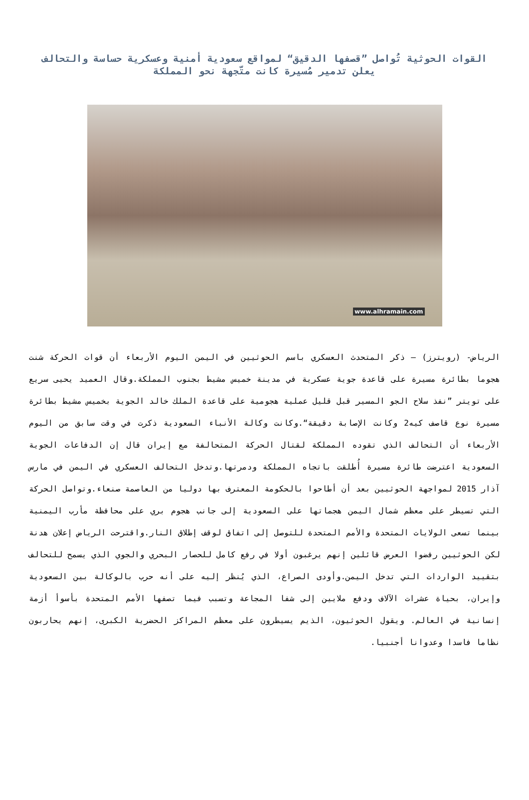القوات الحوثية تُواصل ”قصفها الدقيق“ لمواقع سعودية أمنية وعسكرية حساسة والتحالف يعلن تدمير مُسيرة كانت متّجهة نحو المملكة
www.alhramain.com
الرياض- (رويترز) – ذكر المتحدث العسكري باسم الحوثيين في اليمن اليوم الأربعاء أن قوات الحركة شنت هجوما بطائرة مسيرة على قاعدة جوية عسكرية في مدينة خميس مشيط بجنوب المملكة.وقال العميد يحيى سريع على تويتر ”نفذ سلاح الجو المسير قبل قليل عملية هجومية على قاعدة الملك خالد الجوية بخميس مشيط بطائرة مسيرة نوع قاصف كيه2 وكانت الإصابة دقيقة“.وكانت وكالة الأنباء السعودية ذكرت في وقت سابق من اليوم الأربعاء أن التحالف الذي تقوده المملكة لقتال الحركة المتحالفة مع إيران قال إن الدفاعات الجوية السعودية اعترضت طائرة مسيرة أُطلقت باتجاه المملكة ودمرتها.وتدخل التحالف العسكري في اليمن في مارس آذار 2015 لمواجهة الحوثيين بعد أن أطاحوا بالحكومة المعترف بها دوليا من العاصمة صنعاء.وتواصل الحركة التي تسيطر على معظم شمال اليمن هجماتها على السعودية إلى جانب هجوم بري على محافظة مأرب اليمنية بينما تسعى الولايات المتحدة والأمم المتحدة للتوصل إلى اتفاق لوقف إطلاق النار.واقترحت الرياض إعلان هدنة لكن الحوثيين رفضوا العرض قائلين إنهم يرغبون أولا في رفع كامل للحصار البحري والجوي الذي يسمح للتحالف بتقييد الواردات التي تدخل اليمن.وأودى الصراع، الذي يُنظر إليه على أنه حرب بالوكالة بين السعودية وإيران، بحياة عشرات الآلاف ودفع ملايين إلى شفا المجاعة وتسبب فيما تصفها الأمم المتحدة بأسوأ أزمة إنسانية في العالم. ويقول الحوثيون، الذيم يسيطرون على معظم المراكز الحضرية الكبرى، إنهم يحاربون نظاما فاسدا وعدوانا أجنبيا.